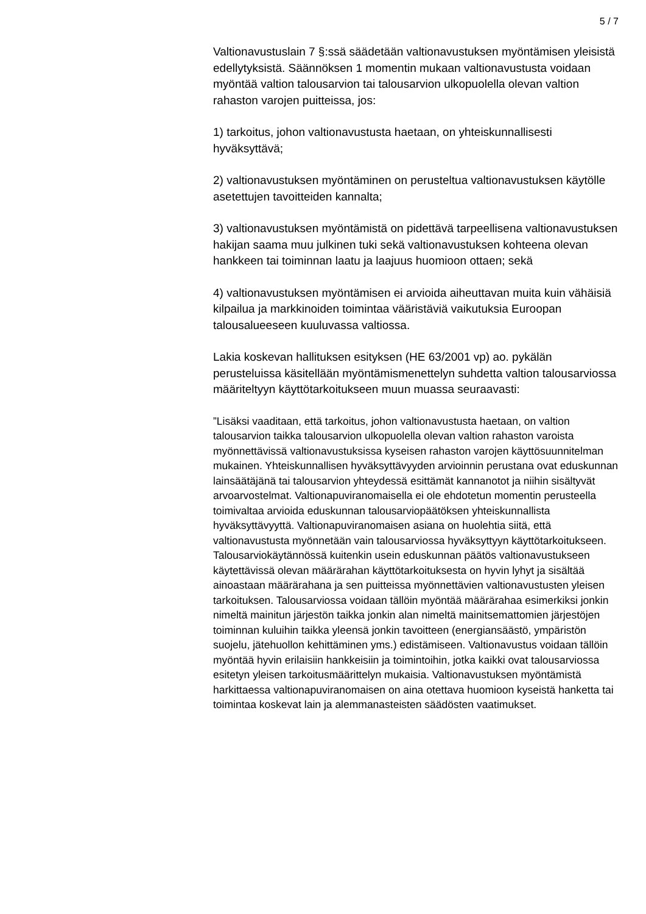5 / 7
Valtionavustuslain 7 §:ssä säädetään valtionavustuksen myöntämisen yleisistä edellytyksistä. Säännöksen 1 momentin mukaan valtionavustusta voidaan myöntää valtion talousarvion tai talousarvion ulkopuolella olevan valtion rahaston varojen puitteissa, jos:
1) tarkoitus, johon valtionavustusta haetaan, on yhteiskunnallisesti hyväksyttävä;
2) valtionavustuksen myöntäminen on perusteltua valtionavustuksen käytölle asetettujen tavoitteiden kannalta;
3) valtionavustuksen myöntämistä on pidettävä tarpeellisena valtionavustuksen hakijan saama muu julkinen tuki sekä valtionavustuksen kohteena olevan hankkeen tai toiminnan laatu ja laajuus huomioon ottaen; sekä
4) valtionavustuksen myöntämisen ei arvioida aiheuttavan muita kuin vähäisiä kilpailua ja markkinoiden toimintaa vääristäviä vaikutuksia Euroopan talousalueeseen kuuluvassa valtiossa.
Lakia koskevan hallituksen esityksen (HE 63/2001 vp) ao. pykälän perusteluissa käsitellään myöntämismenettelyn suhdetta valtion talousarviossa määriteltyyn käyttötarkoitukseen muun muassa seuraavasti:
”Lisäksi vaaditaan, että tarkoitus, johon valtionavustusta haetaan, on valtion talousarvion taikka talousarvion ulkopuolella olevan valtion rahaston varoista myönnettävissä valtionavustuksissa kyseisen rahaston varojen käyttösuunnitelman mukainen. Yhteiskunnallisen hyväksyttävyyden arvioinnin perustana ovat eduskunnan lainsäätäjänä tai talousarvion yhteydessä esittämät kannanotot ja niihin sisältyvät arvoarvostelmat. Valtionapuviranomaisella ei ole ehdotetun momentin perusteella toimivaltaa arvioida eduskunnan talousarviopäätöksen yhteiskunnallista hyväksyttävyyttä. Valtionapuviranomaisen asiana on huolehtia siitä, että valtionavustusta myönnetään vain talousarviossa hyväksyttyyn käyttötarkoitukseen. Talousarviokäytännössä kuitenkin usein eduskunnan päätös valtionavustukseen käytettävissä olevan määrärahan käyttötarkoituksesta on hyvin lyhyt ja sisältää ainoastaan määrärahana ja sen puitteissa myönnettävien valtionavustusten yleisen tarkoituksen. Talousarviossa voidaan tällöin myöntää määrärahaa esimerkiksi jonkin nimeltä mainitun järjestön taikka jonkin alan nimeltä mainitsemattomien järjestöjen toiminnan kuluihin taikka yleensä jonkin tavoitteen (energiansäästö, ympäristön suojelu, jätehuollon kehittäminen yms.) edistämiseen. Valtionavustus voidaan tällöin myöntää hyvin erilaisiin hankkeisiin ja toimintoihin, jotka kaikki ovat talousarviossa esitetyn yleisen tarkoitusmäärittelyn mukaisia. Valtionavustuksen myöntämistä harkittaessa valtionapuviranomaisen on aina otettava huomioon kyseistä hanketta tai toimintaa koskevat lain ja alemmanasteisten säädösten vaatimukset.